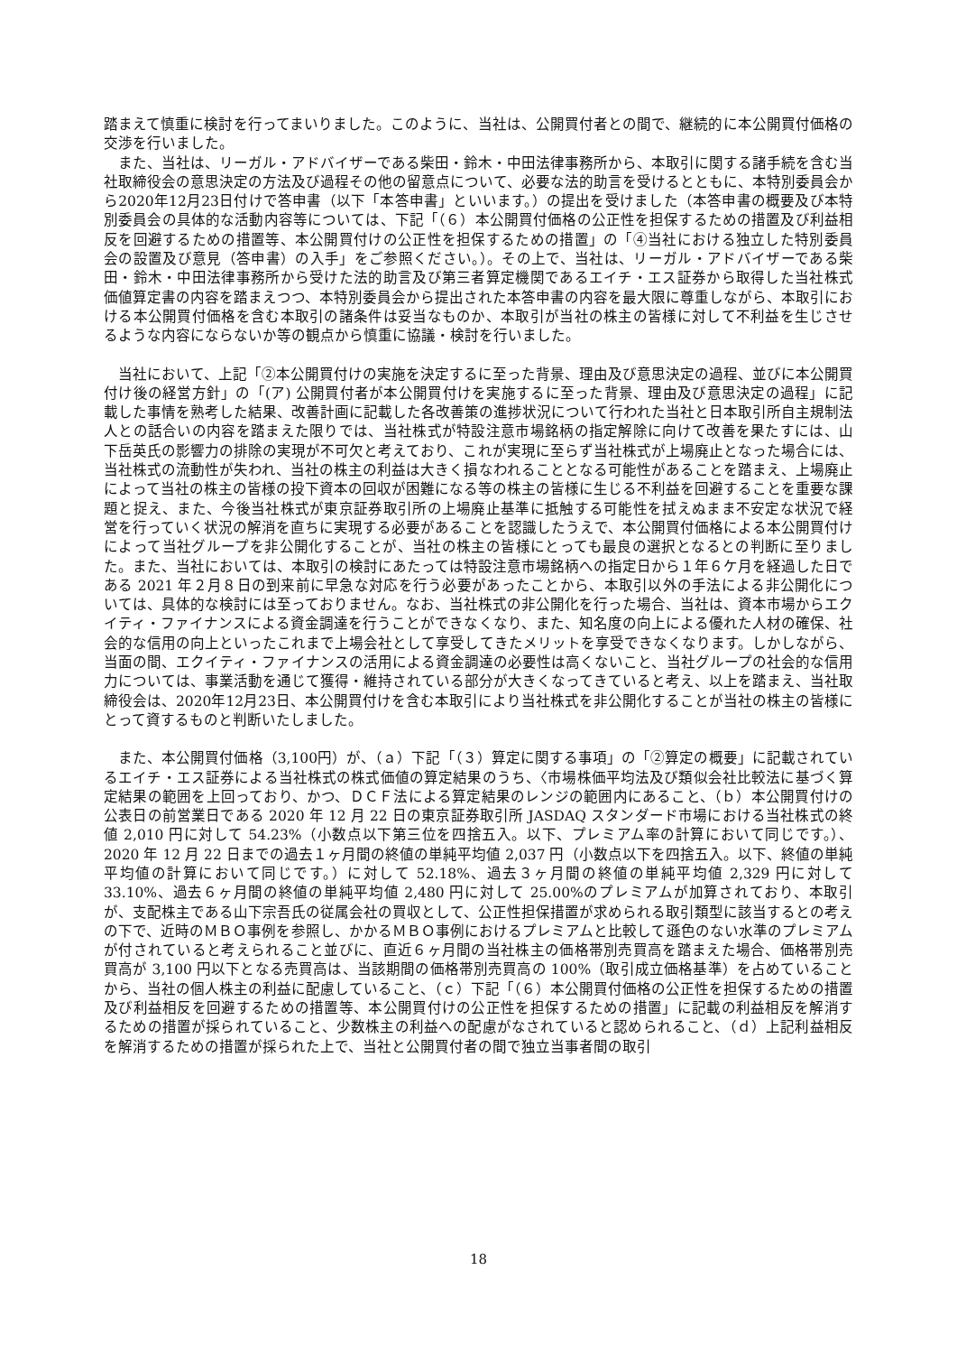踏まえて慎重に検討を行ってまいりました。このように、当社は、公開買付者との間で、継続的に本公開買付価格の交渉を行いました。
　また、当社は、リーガル・アドバイザーである柴田・鈴木・中田法律事務所から、本取引に関する諸手続を含む当社取締役会の意思決定の方法及び過程その他の留意点について、必要な法的助言を受けるとともに、本特別委員会から2020年12月23日付けで答申書（以下「本答申書」といいます。）の提出を受けました（本答申書の概要及び本特別委員会の具体的な活動内容等については、下記「（６）本公開買付価格の公正性を担保するための措置及び利益相反を回避するための措置等、本公開買付けの公正性を担保するための措置」の「④当社における独立した特別委員会の設置及び意見（答申書）の入手」をご参照ください。）。その上で、当社は、リーガル・アドバイザーである柴田・鈴木・中田法律事務所から受けた法的助言及び第三者算定機関であるエイチ・エス証券から取得した当社株式価値算定書の内容を踏まえつつ、本特別委員会から提出された本答申書の内容を最大限に尊重しながら、本取引における本公開買付価格を含む本取引の諸条件は妥当なものか、本取引が当社の株主の皆様に対して不利益を生じさせるような内容にならないか等の観点から慎重に協議・検討を行いました。
　当社において、上記「②本公開買付けの実施を決定するに至った背景、理由及び意思決定の過程、並びに本公開買付け後の経営方針」の「(ア) 公開買付者が本公開買付けを実施するに至った背景、理由及び意思決定の過程」に記載した事情を熟考した結果、改善計画に記載した各改善策の進捗状況について行われた当社と日本取引所自主規制法人との話合いの内容を踏まえた限りでは、当社株式が特設注意市場銘柄の指定解除に向けて改善を果たすには、山下岳英氏の影響力の排除の実現が不可欠と考えており、これが実現に至らず当社株式が上場廃止となった場合には、当社株式の流動性が失われ、当社の株主の利益は大きく損なわれることとなる可能性があることを踏まえ、上場廃止によって当社の株主の皆様の投下資本の回収が困難になる等の株主の皆様に生じる不利益を回避することを重要な課題と捉え、また、今後当社株式が東京証券取引所の上場廃止基準に抵触する可能性を拭えぬまま不安定な状況で経営を行っていく状況の解消を直ちに実現する必要があることを認識したうえで、本公開買付価格による本公開買付けによって当社グループを非公開化することが、当社の株主の皆様にとっても最良の選択となるとの判断に至りました。また、当社においては、本取引の検討にあたっては特設注意市場銘柄への指定日から１年６ケ月を経過した日である 2021 年２月８日の到来前に早急な対応を行う必要があったことから、本取引以外の手法による非公開化については、具体的な検討には至っておりません。なお、当社株式の非公開化を行った場合、当社は、資本市場からエクイティ・ファイナンスによる資金調達を行うことができなくなり、また、知名度の向上による優れた人材の確保、社会的な信用の向上といったこれまで上場会社として享受してきたメリットを享受できなくなります。しかしながら、当面の間、エクイティ・ファイナンスの活用による資金調達の必要性は高くないこと、当社グループの社会的な信用力については、事業活動を通じて獲得・維持されている部分が大きくなってきていると考え、以上を踏まえ、当社取締役会は、2020年12月23日、本公開買付けを含む本取引により当社株式を非公開化することが当社の株主の皆様にとって資するものと判断いたしました。
　また、本公開買付価格（3,100円）が、（ａ）下記「（３）算定に関する事項」の「②算定の概要」に記載されているエイチ・エス証券による当社株式の株式価値の算定結果のうち、〈市場株価平均法及び類似会社比較法に基づく算定結果の範囲を上回っており、かつ、ＤＣＦ法による算定結果のレンジの範囲内にあること、（ｂ）本公開買付けの公表日の前営業日である 2020 年 12 月 22 日の東京証券取引所 JASDAQ スタンダード市場における当社株式の終値 2,010 円に対して 54.23%（小数点以下第三位を四捨五入。以下、プレミアム率の計算において同じです。）、2020 年 12 月 22 日までの過去１ヶ月間の終値の単純平均値 2,037 円（小数点以下を四捨五入。以下、終値の単純平均値の計算において同じです。）に対して 52.18%、過去３ヶ月間の終値の単純平均値 2,329 円に対して 33.10%、過去６ヶ月間の終値の単純平均値 2,480 円に対して 25.00%のプレミアムが加算されており、本取引が、支配株主である山下宗吾氏の従属会社の買収として、公正性担保措置が求められる取引類型に該当するとの考えの下で、近時のＭＢＯ事例を参照し、かかるＭＢＯ事例におけるプレミアムと比較して遜色のない水準のプレミアムが付されていると考えられること並びに、直近６ヶ月間の当社株主の価格帯別売買高を踏まえた場合、価格帯別売買高が 3,100 円以下となる売買高は、当該期間の価格帯別売買高の 100%（取引成立価格基準）を占めていることから、当社の個人株主の利益に配慮していること、（ｃ）下記「（６）本公開買付価格の公正性を担保するための措置及び利益相反を回避するための措置等、本公開買付けの公正性を担保するための措置」に記載の利益相反を解消するための措置が採られていること、少数株主の利益への配慮がなされていると認められること、（ｄ）上記利益相反を解消するための措置が採られた上で、当社と公開買付者の間で独立当事者間の取引
18